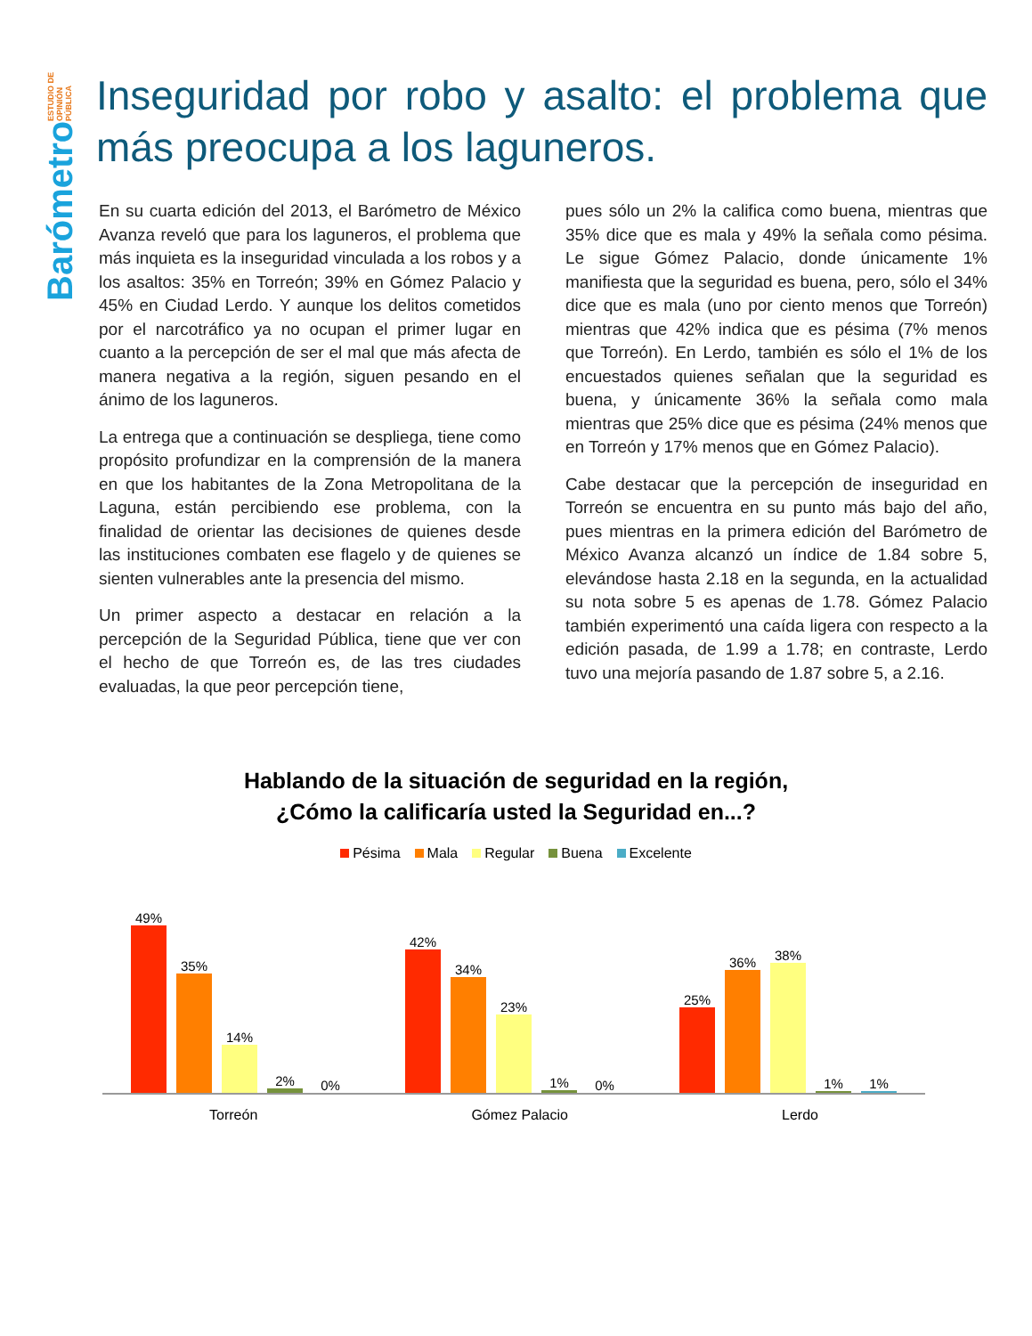Barómetro ESTUDIO DE OPINIÓN PÚBLICA
Inseguridad por robo y asalto: el problema que más preocupa a los laguneros.
En su cuarta edición del 2013, el Barómetro de México Avanza reveló que para los laguneros, el problema que más inquieta es la inseguridad vinculada a los robos y a los asaltos: 35% en Torreón; 39% en Gómez Palacio y 45% en Ciudad Lerdo. Y aunque los delitos cometidos por el narcotráfico ya no ocupan el primer lugar en cuanto a la percepción de ser el mal que más afecta de manera negativa a la región, siguen pesando en el ánimo de los laguneros.
La entrega que a continuación se despliega, tiene como propósito profundizar en la comprensión de la manera en que los habitantes de la Zona Metropolitana de la Laguna, están percibiendo ese problema, con la finalidad de orientar las decisiones de quienes desde las instituciones combaten ese flagelo y de quienes se sienten vulnerables ante la presencia del mismo.
Un primer aspecto a destacar en relación a la percepción de la Seguridad Pública, tiene que ver con el hecho de que Torreón es, de las tres ciudades evaluadas, la que peor percepción tiene,
pues sólo un 2% la califica como buena, mientras que 35% dice que es mala y 49% la señala como pésima. Le sigue Gómez Palacio, donde únicamente 1% manifiesta que la seguridad es buena, pero, sólo el 34% dice que es mala (uno por ciento menos que Torreón) mientras que 42% indica que es pésima (7% menos que Torreón). En Lerdo, también es sólo el 1% de los encuestados quienes señalan que la seguridad es buena, y únicamente 36% la señala como mala mientras que 25% dice que es pésima (24% menos que en Torreón y 17% menos que en Gómez Palacio).
Cabe destacar que la percepción de inseguridad en Torreón se encuentra en su punto más bajo del año, pues mientras en la primera edición del Barómetro de México Avanza alcanzó un índice de 1.84 sobre 5, elevándose hasta 2.18 en la segunda, en la actualidad su nota sobre 5 es apenas de 1.78. Gómez Palacio también experimentó una caída ligera con respecto a la edición pasada, de 1.99 a 1.78; en contraste, Lerdo tuvo una mejoría pasando de 1.87 sobre 5, a 2.16.
Hablando de la situación de seguridad en la región,
¿Cómo la calificaría usted la Seguridad en...?
Pésima Mala Regular Buena Excelente
49%
35%
14%
2%
0%
42%
34%
23%
1%
0%
25%
36%
38%
1%
1%
Torreón Gómez Palacio Lerdo